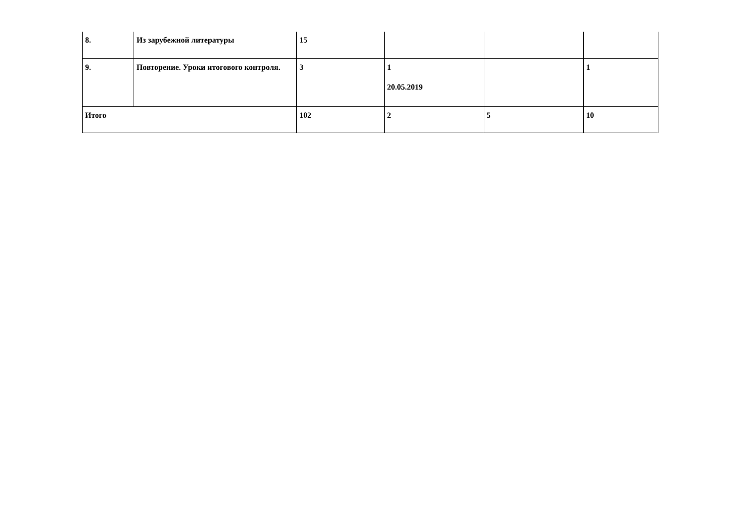| 8. | Из зарубежной литературы | 15 | | | |
| 9. | Повторение. Уроки итогового контроля. | 3 | 1 20.05.2019 | | 1 |
| Итого | | 102 | 2 | 5 | 10 |